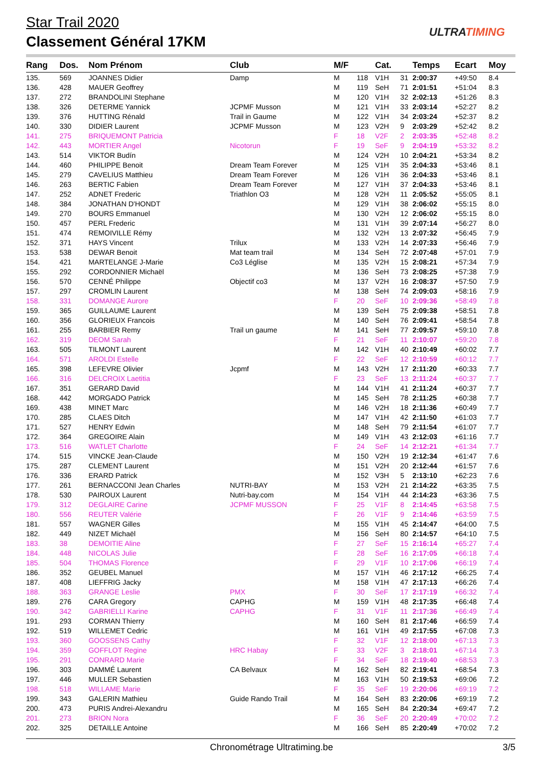Star Trail 2020
Classement Général 17KM
ULTRATIMING
| Rang | Dos. | Nom Prénom | Club | M/F | | Cat. | | Temps | Ecart | Moy |
| --- | --- | --- | --- | --- | --- | --- | --- | --- | --- | --- |
| 135. | 569 | JOANNES Didier | Damp | M | 118 | V1H | 31 | 2:00:37 | +49:50 | 8.4 |
| 136. | 428 | MAUER Geoffrey | | M | 119 | SeH | 71 | 2:01:51 | +51:04 | 8.3 |
| 137. | 272 | BRANDOLINI Stephane | | M | 120 | V1H | 32 | 2:02:13 | +51:26 | 8.3 |
| 138. | 326 | DETERME Yannick | JCPMF Musson | M | 121 | V1H | 33 | 2:03:14 | +52:27 | 8.2 |
| 139. | 376 | HUTTING Rénald | Trail in Gaume | M | 122 | V1H | 34 | 2:03:24 | +52:37 | 8.2 |
| 140. | 330 | DIDIER Laurent | JCPMF Musson | M | 123 | V2H | 9 | 2:03:29 | +52:42 | 8.2 |
| 141. | 275 | BRIQUEMONT Patricia | | F | 18 | V2F | 2 | 2:03:35 | +52:48 | 8.2 |
| 142. | 443 | MORTIER Angel | Nicotorun | F | 19 | SeF | 9 | 2:04:19 | +53:32 | 8.2 |
| 143. | 514 | VIKTOR Budín | | M | 124 | V2H | 10 | 2:04:21 | +53:34 | 8.2 |
| 144. | 460 | PHILIPPE Benoit | Dream Team Forever | M | 125 | V1H | 35 | 2:04:33 | +53:46 | 8.1 |
| 145. | 279 | CAVELIUS Matthieu | Dream Team Forever | M | 126 | V1H | 36 | 2:04:33 | +53:46 | 8.1 |
| 146. | 263 | BERTIC Fabien | Dream Team Forever | M | 127 | V1H | 37 | 2:04:33 | +53:46 | 8.1 |
| 147. | 252 | ADNET Frederic | Triathlon O3 | M | 128 | V2H | 11 | 2:05:52 | +55:05 | 8.1 |
| 148. | 384 | JONATHAN D'HONDT | | M | 129 | V1H | 38 | 2:06:02 | +55:15 | 8.0 |
| 149. | 270 | BOURS Emmanuel | | M | 130 | V2H | 12 | 2:06:02 | +55:15 | 8.0 |
| 150. | 457 | PERL Frederic | | M | 131 | V1H | 39 | 2:07:14 | +56:27 | 8.0 |
| 151. | 474 | REMOIVILLE Rémy | | M | 132 | V2H | 13 | 2:07:32 | +56:45 | 7.9 |
| 152. | 371 | HAYS Vincent | Trilux | M | 133 | V2H | 14 | 2:07:33 | +56:46 | 7.9 |
| 153. | 538 | DEWAR Benoit | Mat team trail | M | 134 | SeH | 72 | 2:07:48 | +57:01 | 7.9 |
| 154. | 421 | MARTELANGE J-Marie | Co3 Léglise | M | 135 | V2H | 15 | 2:08:21 | +57:34 | 7.9 |
| 155. | 292 | CORDONNIER Michaël | | M | 136 | SeH | 73 | 2:08:25 | +57:38 | 7.9 |
| 156. | 570 | CENNÉ Philippe | Objectif co3 | M | 137 | V2H | 16 | 2:08:37 | +57:50 | 7.9 |
| 157. | 297 | CROMLIN Laurent | | M | 138 | SeH | 74 | 2:09:03 | +58:16 | 7.9 |
| 158. | 331 | DOMANGE Aurore | | F | 20 | SeF | 10 | 2:09:36 | +58:49 | 7.8 |
| 159. | 365 | GUILLAUME Laurent | | M | 139 | SeH | 75 | 2:09:38 | +58:51 | 7.8 |
| 160. | 356 | GLORIEUX Francois | | M | 140 | SeH | 76 | 2:09:41 | +58:54 | 7.8 |
| 161. | 255 | BARBIER Remy | Trail un gaume | M | 141 | SeH | 77 | 2:09:57 | +59:10 | 7.8 |
| 162. | 319 | DEOM Sarah | | F | 21 | SeF | 11 | 2:10:07 | +59:20 | 7.8 |
| 163. | 505 | TILMONT Laurent | | M | 142 | V1H | 40 | 2:10:49 | +60:02 | 7.7 |
| 164. | 571 | AROLDI Estelle | | F | 22 | SeF | 12 | 2:10:59 | +60:12 | 7.7 |
| 165. | 398 | LEFEVRE Olivier | Jcpmf | M | 143 | V2H | 17 | 2:11:20 | +60:33 | 7.7 |
| 166. | 316 | DELCROIX Laetitia | | F | 23 | SeF | 13 | 2:11:24 | +60:37 | 7.7 |
| 167. | 351 | GERARD David | | M | 144 | V1H | 41 | 2:11:24 | +60:37 | 7.7 |
| 168. | 442 | MORGADO Patrick | | M | 145 | SeH | 78 | 2:11:25 | +60:38 | 7.7 |
| 169. | 438 | MINET Marc | | M | 146 | V2H | 18 | 2:11:36 | +60:49 | 7.7 |
| 170. | 285 | CLAES Ditch | | M | 147 | V1H | 42 | 2:11:50 | +61:03 | 7.7 |
| 171. | 527 | HENRY Edwin | | M | 148 | SeH | 79 | 2:11:54 | +61:07 | 7.7 |
| 172. | 364 | GREGOIRE Alain | | M | 149 | V1H | 43 | 2:12:03 | +61:16 | 7.7 |
| 173. | 516 | WATLET Charlotte | | F | 24 | SeF | 14 | 2:12:21 | +61:34 | 7.7 |
| 174. | 515 | VINCKE Jean-Claude | | M | 150 | V2H | 19 | 2:12:34 | +61:47 | 7.6 |
| 175. | 287 | CLEMENT Laurent | | M | 151 | V2H | 20 | 2:12:44 | +61:57 | 7.6 |
| 176. | 336 | ERARD Patrick | | M | 152 | V3H | 5 | 2:13:10 | +62:23 | 7.6 |
| 177. | 261 | BERNACCONI Jean Charles | NUTRI-BAY | M | 153 | V2H | 21 | 2:14:22 | +63:35 | 7.5 |
| 178. | 530 | PAIROUX Laurent | Nutri-bay.com | M | 154 | V1H | 44 | 2:14:23 | +63:36 | 7.5 |
| 179. | 312 | DEGLAIRE Carine | JCPMF MUSSON | F | 25 | V1F | 8 | 2:14:45 | +63:58 | 7.5 |
| 180. | 556 | REUTER Valérie | | F | 26 | V1F | 9 | 2:14:46 | +63:59 | 7.5 |
| 181. | 557 | WAGNER Gilles | | M | 155 | V1H | 45 | 2:14:47 | +64:00 | 7.5 |
| 182. | 449 | NIZET Michaël | | M | 156 | SeH | 80 | 2:14:57 | +64:10 | 7.5 |
| 183. | 38 | DEMOITIE Aline | | F | 27 | SeF | 15 | 2:16:14 | +65:27 | 7.4 |
| 184. | 448 | NICOLAS Julie | | F | 28 | SeF | 16 | 2:17:05 | +66:18 | 7.4 |
| 185. | 504 | THOMAS Florence | | F | 29 | V1F | 10 | 2:17:06 | +66:19 | 7.4 |
| 186. | 352 | GEUBEL Manuel | | M | 157 | V1H | 46 | 2:17:12 | +66:25 | 7.4 |
| 187. | 408 | LIEFFRIG Jacky | | M | 158 | V1H | 47 | 2:17:13 | +66:26 | 7.4 |
| 188. | 363 | GRANGE Leslie | PMX | F | 30 | SeF | 17 | 2:17:19 | +66:32 | 7.4 |
| 189. | 276 | CARA Gregory | CAPHG | M | 159 | V1H | 48 | 2:17:35 | +66:48 | 7.4 |
| 190. | 342 | GABRIELLI Karine | CAPHG | F | 31 | V1F | 11 | 2:17:36 | +66:49 | 7.4 |
| 191. | 293 | CORMAN Thierry | | M | 160 | SeH | 81 | 2:17:46 | +66:59 | 7.4 |
| 192. | 519 | WILLEMET Cedric | | M | 161 | V1H | 49 | 2:17:55 | +67:08 | 7.3 |
| 193. | 360 | GOOSSENS Cathy | | F | 32 | V1F | 12 | 2:18:00 | +67:13 | 7.3 |
| 194. | 359 | GOFFLOT Regine | HRC Habay | F | 33 | V2F | 3 | 2:18:01 | +67:14 | 7.3 |
| 195. | 291 | CONRARD Marie | | F | 34 | SeF | 18 | 2:19:40 | +68:53 | 7.3 |
| 196. | 303 | DAMMÉ Laurent | CA Belvaux | M | 162 | SeH | 82 | 2:19:41 | +68:54 | 7.3 |
| 197. | 446 | MULLER Sebastien | | M | 163 | V1H | 50 | 2:19:53 | +69:06 | 7.2 |
| 198. | 518 | WILLAME Marie | | F | 35 | SeF | 19 | 2:20:06 | +69:19 | 7.2 |
| 199. | 343 | GALERIN Mathieu | Guide Rando Trail | M | 164 | SeH | 83 | 2:20:06 | +69:19 | 7.2 |
| 200. | 473 | PURIS Andrei-Alexandru | | M | 165 | SeH | 84 | 2:20:34 | +69:47 | 7.2 |
| 201. | 273 | BRION Nora | | F | 36 | SeF | 20 | 2:20:49 | +70:02 | 7.2 |
| 202. | 325 | DETAILLE Antoine | | M | 166 | SeH | 85 | 2:20:49 | +70:02 | 7.2 |
Chronométrage Ultratiming.be 3/5